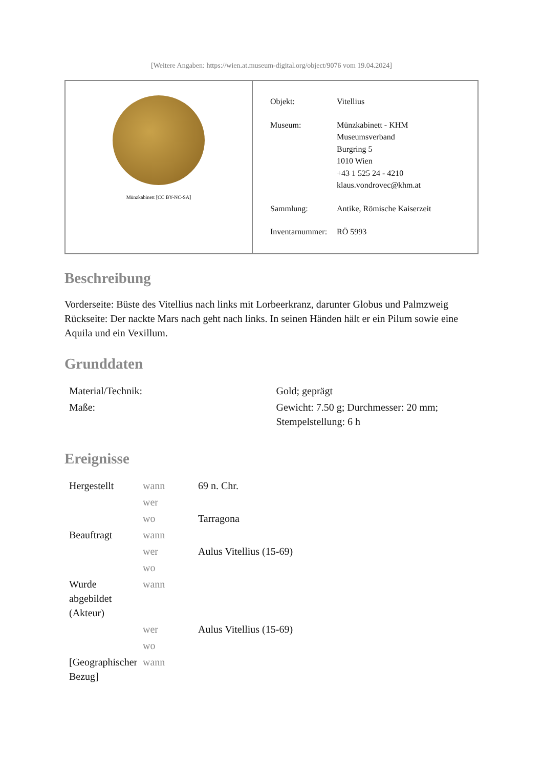[Weitere Angaben: https://wien.at.museum-digital.org/object/9076 vom 19.04.2024]
Münzkabinett [CC BY-NC-SA]
| Objekt: | Vitellius |
| Museum: | Münzkabinett - KHM Museumsverband Burgring 5 1010 Wien +43 1 525 24 - 4210 klaus.vondrovec@khm.at |
| Sammlung: | Antike, Römische Kaiserzeit |
| Inventarnummer: | RÖ 5993 |
Beschreibung
Vorderseite: Büste des Vitellius nach links mit Lorbeerkranz, darunter Globus und Palmzweig
Rückseite: Der nackte Mars nach geht nach links. In seinen Händen hält er ein Pilum sowie eine Aquila und ein Vexillum.
Grunddaten
| Material/Technik: | Gold; geprägt |
| Maße: | Gewicht: 7.50 g; Durchmesser: 20 mm; Stempelstellung: 6 h |
Ereignisse
| Hergestellt | wann | 69 n. Chr. |
| | wer | |
| | wo | Tarragona |
| Beauftragt | wann | |
| | wer | Aulus Vitellius (15-69) |
| | wo | |
| Wurde abgebildet (Akteur) | wann | |
| | wer | Aulus Vitellius (15-69) |
| | wo | |
| [Geographischer Bezug] | wann | |